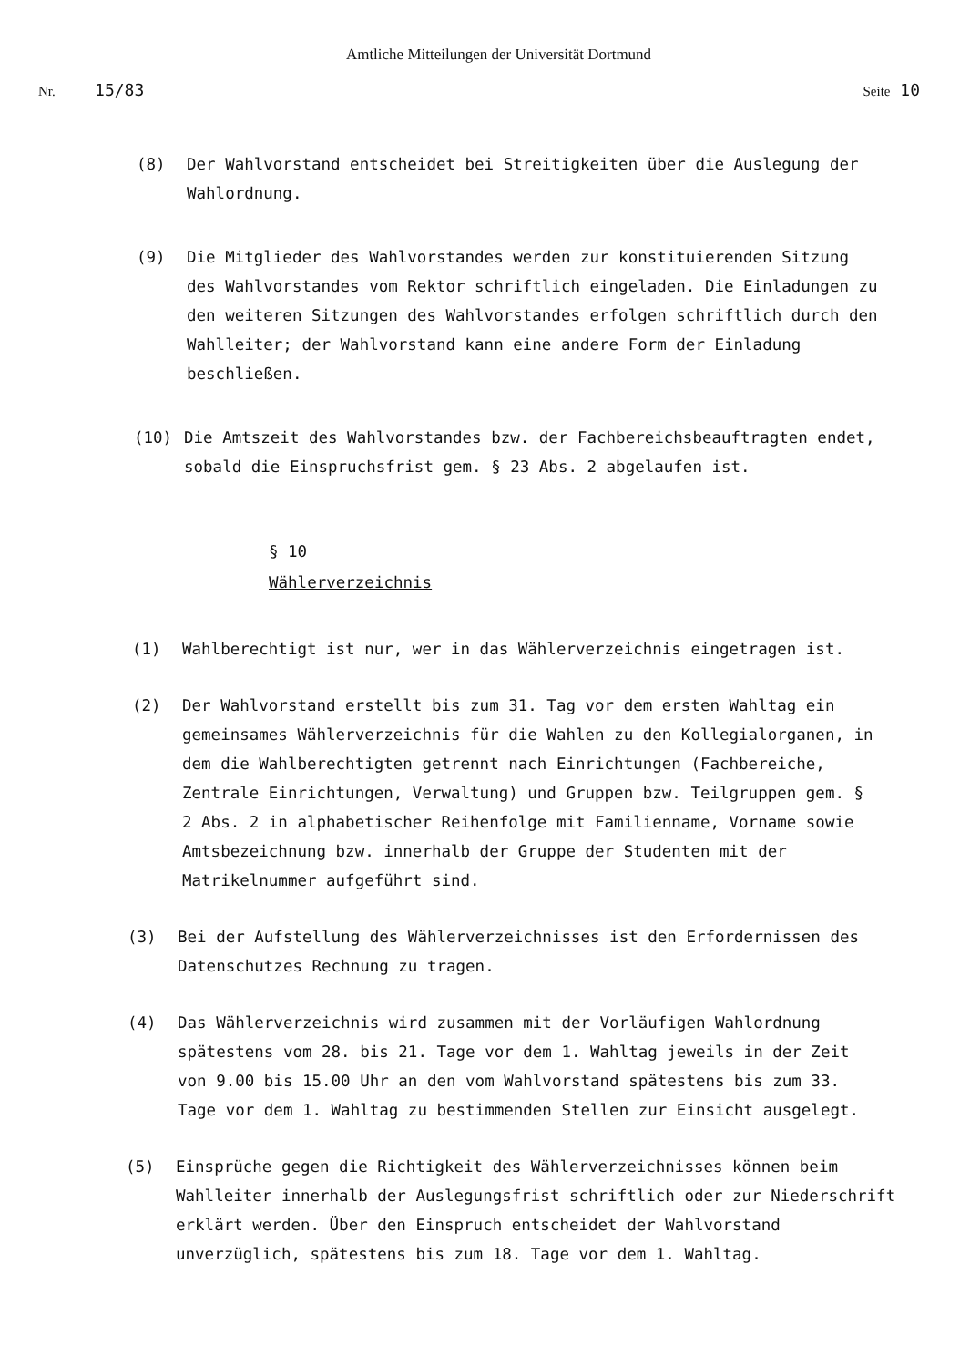Amtliche Mitteilungen der Universität Dortmund
Nr. 15/83 Seite 10
(8) Der Wahlvorstand entscheidet bei Streitigkeiten über die Auslegung der Wahlordnung.
(9) Die Mitglieder des Wahlvorstandes werden zur konstituierenden Sitzung des Wahlvorstandes vom Rektor schriftlich eingeladen. Die Einladungen zu den weiteren Sitzungen des Wahlvorstandes erfolgen schriftlich durch den Wahlleiter; der Wahlvorstand kann eine andere Form der Einladung beschließen.
(10) Die Amtszeit des Wahlvorstandes bzw. der Fachbereichsbeauftragten endet, sobald die Einspruchsfrist gem. § 23 Abs. 2 abgelaufen ist.
§ 10
Wählerverzeichnis
(1) Wahlberechtigt ist nur, wer in das Wählerverzeichnis eingetragen ist.
(2) Der Wahlvorstand erstellt bis zum 31. Tag vor dem ersten Wahltag ein gemeinsames Wählerverzeichnis für die Wahlen zu den Kollegialorganen, in dem die Wahlberechtigten getrennt nach Einrichtungen (Fachbereiche, Zentrale Einrichtungen, Verwaltung) und Gruppen bzw. Teilgruppen gem. § 2 Abs. 2 in alphabetischer Reihenfolge mit Familienname, Vorname sowie Amtsbezeichnung bzw. innerhalb der Gruppe der Studenten mit der Matrikelnummer aufgeführt sind.
(3) Bei der Aufstellung des Wählerverzeichnisses ist den Erfordernissen des Datenschutzes Rechnung zu tragen.
(4) Das Wählerverzeichnis wird zusammen mit der Vorläufigen Wahlordnung spätestens vom 28. bis 21. Tage vor dem 1. Wahltag jeweils in der Zeit von 9.00 bis 15.00 Uhr an den vom Wahlvorstand spätestens bis zum 33. Tage vor dem 1. Wahltag zu bestimmenden Stellen zur Einsicht ausgelegt.
(5) Einsprüche gegen die Richtigkeit des Wählerverzeichnisses können beim Wahlleiter innerhalb der Auslegungsfrist schriftlich oder zur Niederschrift erklärt werden. Über den Einspruch entscheidet der Wahlvorstand unverzüglich, spätestens bis zum 18. Tage vor dem 1. Wahltag.